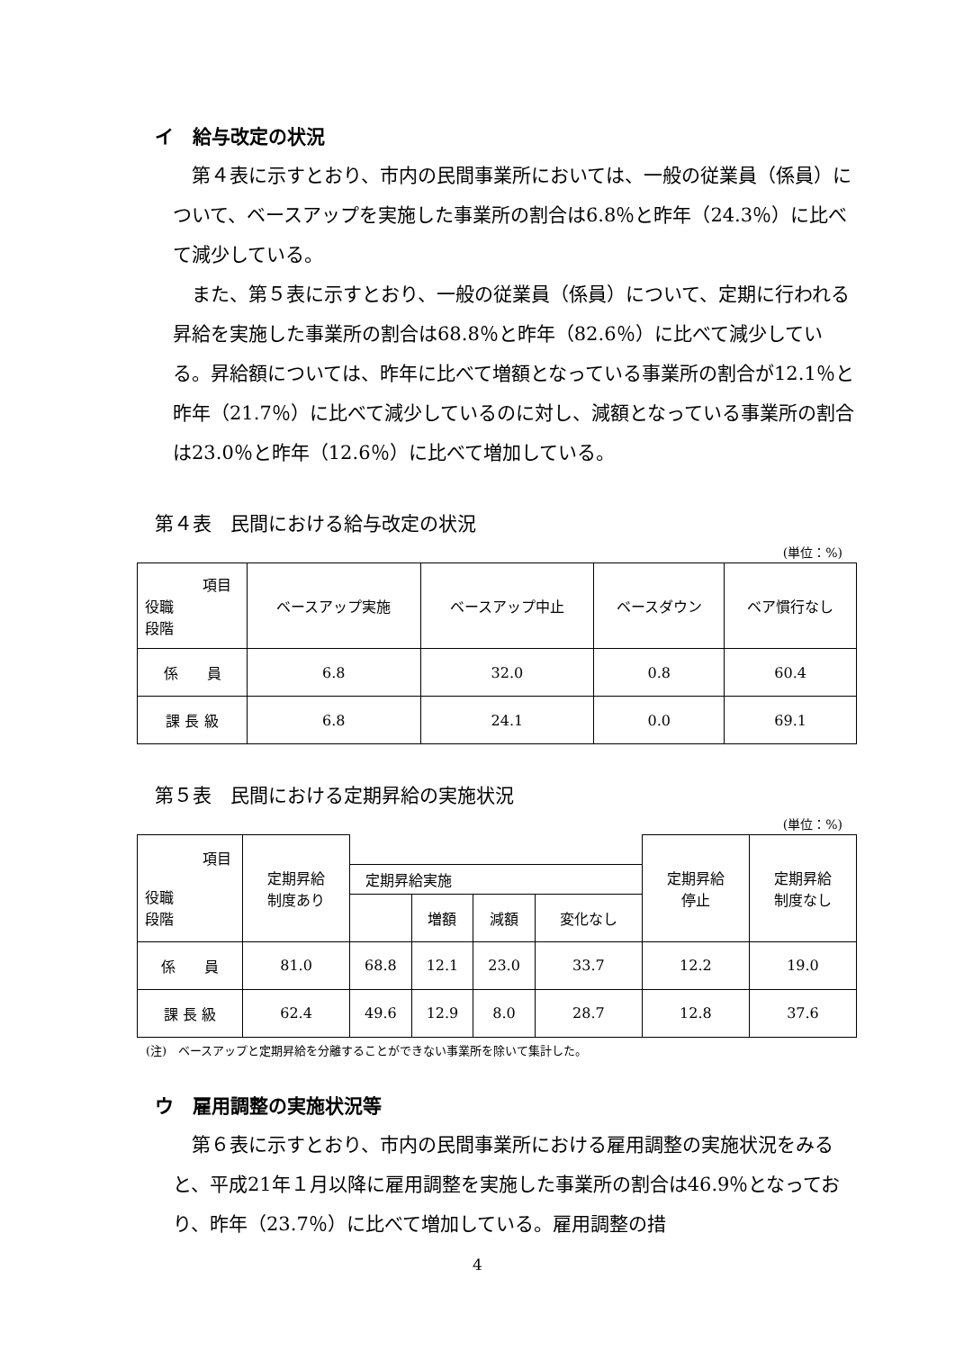イ　給与改定の状況
　第４表に示すとおり、市内の民間事業所においては、一般の従業員（係員）について、ベースアップを実施した事業所の割合は6.8％と昨年（24.3％）に比べて減少している。
　また、第５表に示すとおり、一般の従業員（係員）について、定期に行われる昇給を実施した事業所の割合は68.8％と昨年（82.6％）に比べて減少している。昇給額については、昨年に比べて増額となっている事業所の割合が12.1％と昨年（21.7％）に比べて減少しているのに対し、減額となっている事業所の割合は23.0％と昨年（12.6％）に比べて増加している。
第４表　民間における給与改定の状況
(単位：%)
| 項目 役職 段階 | ベースアップ実施 | ベースアップ中止 | ベースダウン | ベア慣行なし |
| --- | --- | --- | --- | --- |
| 係 員 | 6.8 | 32.0 | 0.8 | 60.4 |
| 課 長 級 | 6.8 | 24.1 | 0.0 | 69.1 |
第５表　民間における定期昇給の実施状況
(単位：%)
| 項目 役職 段階 | 定期昇給 制度あり | | | | | 定期昇給 停止 | 定期昇給 制度なし |
| --- | --- | --- | --- | --- | --- | --- | --- |
| | | 定期昇給実施 | | | | | |
| | | | 増額 | 減額 | 変化なし | | |
| 係 員 | 81.0 | 68.8 | 12.1 | 23.0 | 33.7 | 12.2 | 19.0 |
| 課 長 級 | 62.4 | 49.6 | 12.9 | 8.0 | 28.7 | 12.8 | 37.6 |
(注)　ベースアップと定期昇給を分離することができない事業所を除いて集計した。
ウ　雇用調整の実施状況等
　第６表に示すとおり、市内の民間事業所における雇用調整の実施状況をみると、平成21年１月以降に雇用調整を実施した事業所の割合は46.9％となっており、昨年（23.7％）に比べて増加している。雇用調整の措
4